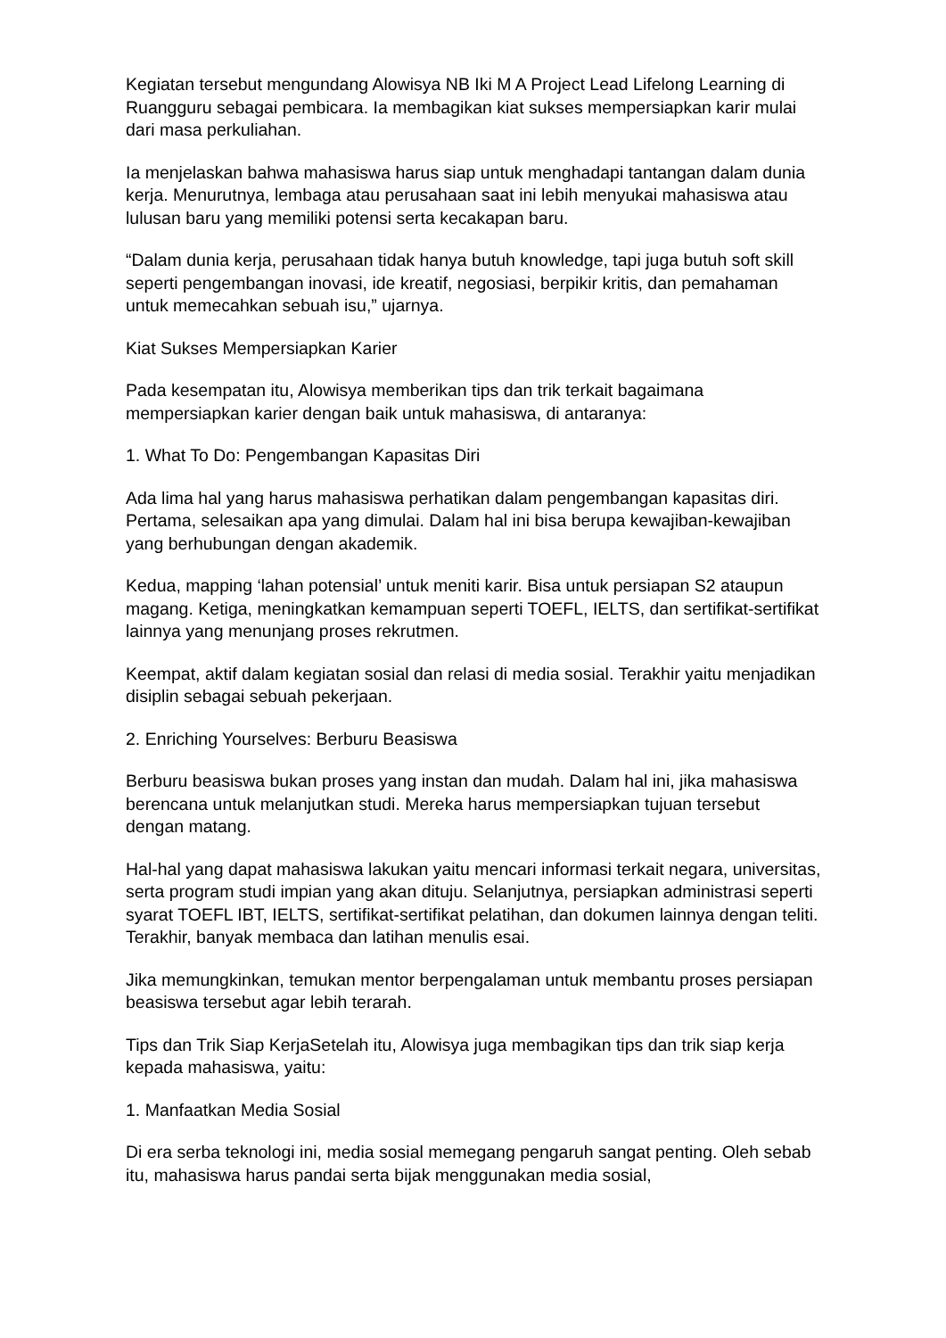Kegiatan tersebut mengundang Alowisya NB Iki M A Project Lead Lifelong Learning di Ruangguru sebagai pembicara. Ia membagikan kiat sukses mempersiapkan karir mulai dari masa perkuliahan.
Ia menjelaskan bahwa mahasiswa harus siap untuk menghadapi tantangan dalam dunia kerja. Menurutnya, lembaga atau perusahaan saat ini lebih menyukai mahasiswa atau lulusan baru yang memiliki potensi serta kecakapan baru.
“Dalam dunia kerja, perusahaan tidak hanya butuh knowledge, tapi juga butuh soft skill seperti pengembangan inovasi, ide kreatif, negosiasi, berpikir kritis, dan pemahaman untuk memecahkan sebuah isu,” ujarnya.
Kiat Sukses Mempersiapkan Karier
Pada kesempatan itu, Alowisya memberikan tips dan trik terkait bagaimana mempersiapkan karier dengan baik untuk mahasiswa, di antaranya:
1. What To Do: Pengembangan Kapasitas Diri
Ada lima hal yang harus mahasiswa perhatikan dalam pengembangan kapasitas diri. Pertama, selesaikan apa yang dimulai. Dalam hal ini bisa berupa kewajiban-kewajiban yang berhubungan dengan akademik.
Kedua, mapping ‘lahan potensial’ untuk meniti karir. Bisa untuk persiapan S2 ataupun magang. Ketiga, meningkatkan kemampuan seperti TOEFL, IELTS, dan sertifikat-sertifikat lainnya yang menunjang proses rekrutmen.
Keempat, aktif dalam kegiatan sosial dan relasi di media sosial. Terakhir yaitu menjadikan disiplin sebagai sebuah pekerjaan.
2. Enriching Yourselves: Berburu Beasiswa
Berburu beasiswa bukan proses yang instan dan mudah. Dalam hal ini, jika mahasiswa berencana untuk melanjutkan studi. Mereka harus mempersiapkan tujuan tersebut dengan matang.
Hal-hal yang dapat mahasiswa lakukan yaitu mencari informasi terkait negara, universitas, serta program studi impian yang akan dituju. Selanjutnya, persiapkan administrasi seperti syarat TOEFL IBT, IELTS, sertifikat-sertifikat pelatihan, dan dokumen lainnya dengan teliti. Terakhir, banyak membaca dan latihan menulis esai.
Jika memungkinkan, temukan mentor berpengalaman untuk membantu proses persiapan beasiswa tersebut agar lebih terarah.
Tips dan Trik Siap KerjaSetelah itu, Alowisya juga membagikan tips dan trik siap kerja kepada mahasiswa, yaitu:
1. Manfaatkan Media Sosial
Di era serba teknologi ini, media sosial memegang pengaruh sangat penting. Oleh sebab itu, mahasiswa harus pandai serta bijak menggunakan media sosial,